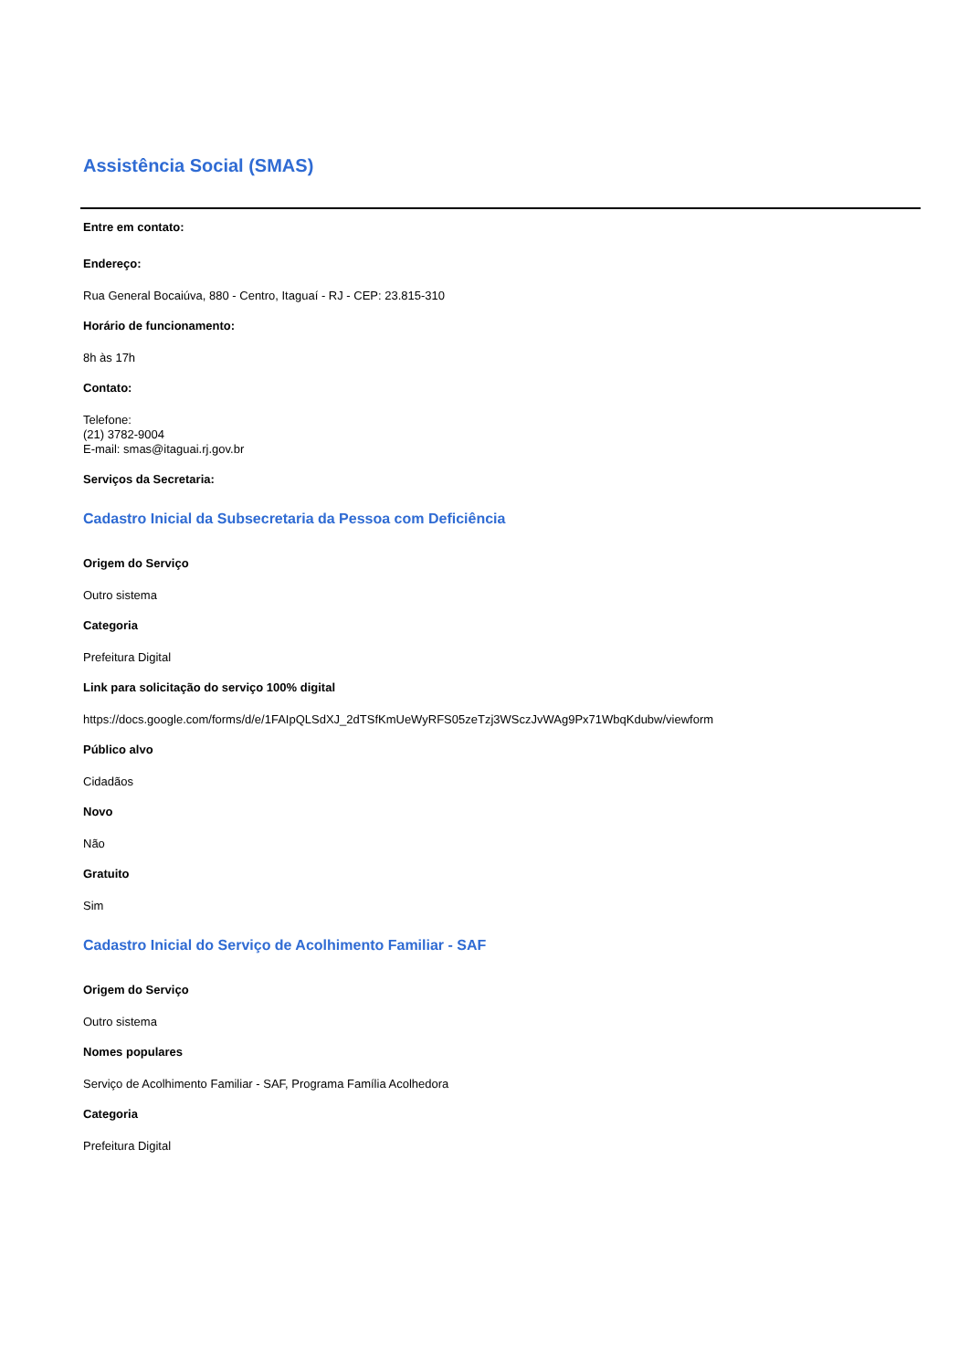Assistência Social (SMAS)
Entre em contato:
Endereço:
Rua General Bocaiúva, 880 - Centro, Itaguaí - RJ - CEP: 23.815-310
Horário de funcionamento:
8h às 17h
Contato:
Telefone:
(21) 3782-9004
E-mail: smas@itaguai.rj.gov.br
Serviços da Secretaria:
Cadastro Inicial da Subsecretaria da Pessoa com Deficiência
Origem do Serviço
Outro sistema
Categoria
Prefeitura Digital
Link para solicitação do serviço 100% digital
https://docs.google.com/forms/d/e/1FAIpQLSdXJ_2dTSfKmUeWyRFS05zeTzj3WSczJvWAg9Px71WbqKdubw/viewform
Público alvo
Cidadãos
Novo
Não
Gratuito
Sim
Cadastro Inicial do Serviço de Acolhimento Familiar - SAF
Origem do Serviço
Outro sistema
Nomes populares
Serviço de Acolhimento Familiar - SAF, Programa Família Acolhedora
Categoria
Prefeitura Digital